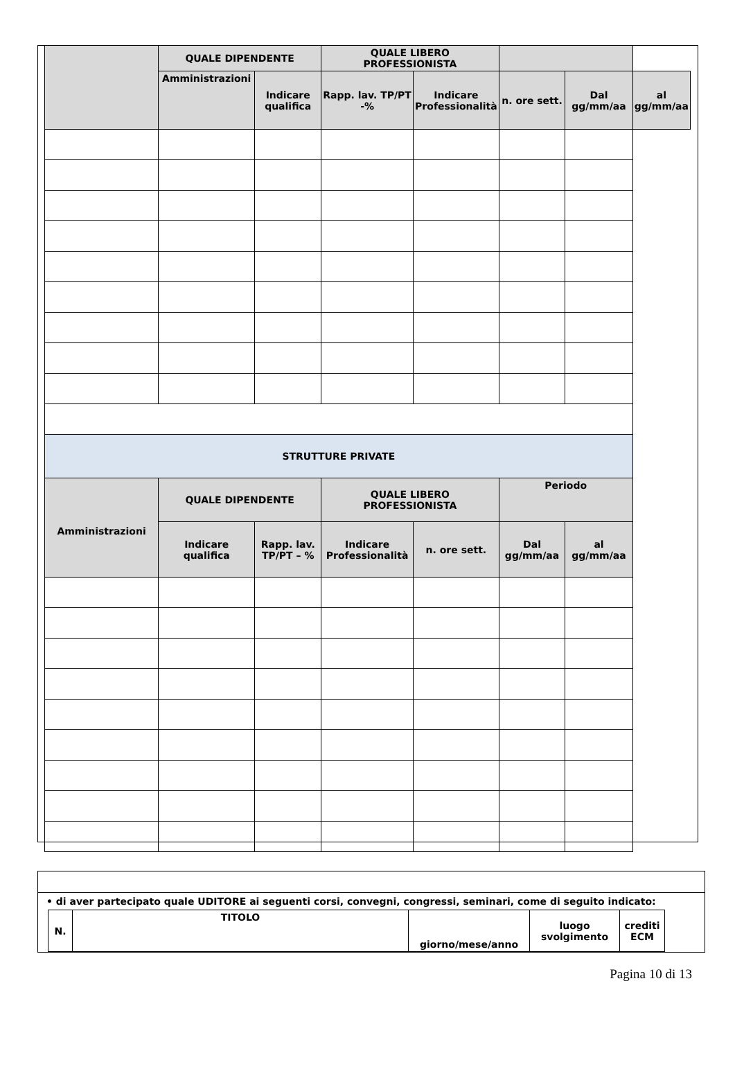| | QUALE DIPENDENTE | | QUALE LIBERO PROFESSIONISTA | | | | |
| --- | --- | --- | --- | --- | --- | --- | --- |
| | Amministrazioni | Indicare qualifica | Rapp. lav. TP/PT -% | Indicare Professionalità | n. ore sett. | Dal gg/mm/aa | al gg/mm/aa |
| STRUTTURE PRIVATE | | | | | | | |
| Amministrazioni | QUALE DIPENDENTE | | QUALE LIBERO PROFESSIONISTA | | Periodo | | |
| | Indicare qualifica | Rapp. lav. TP/PT – % | Indicare Professionalità | n. ore sett. | Dal gg/mm/aa | al gg/mm/aa | |
• di aver partecipato quale UDITORE ai seguenti corsi, convegni, congressi, seminari, come di seguito indicato:
| N. | TITOLO | giorno/mese/anno | luogo svolgimento | crediti ECM | |
| --- | --- | --- | --- | --- | --- |
Pagina 10 di 13